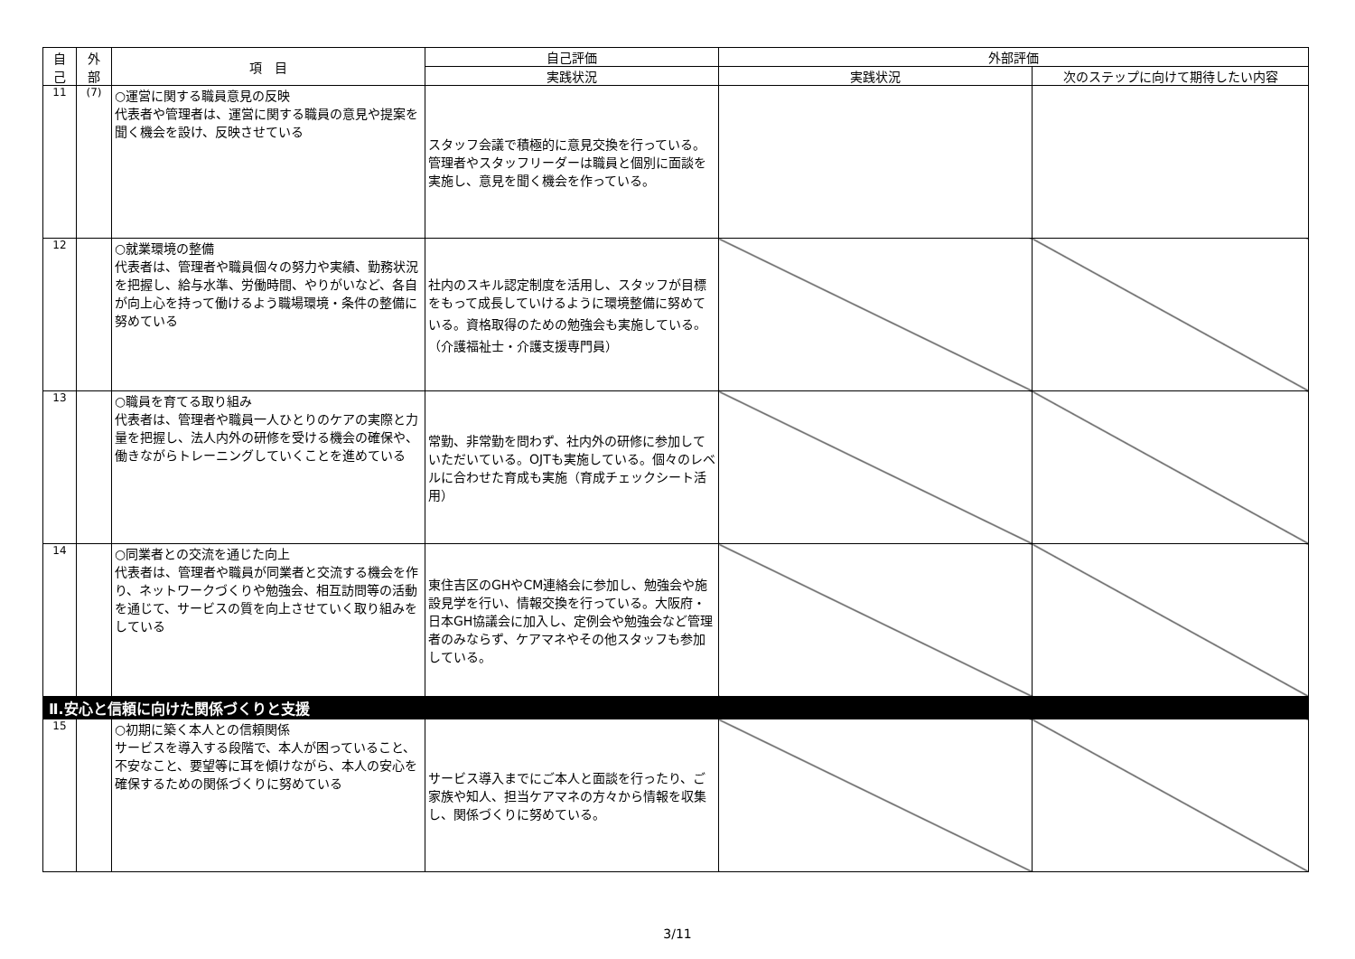| 自 己 | 外 部 | 項 目 | 自己評価 | 外部評価 | |
| --- | --- | --- | --- | --- | --- |
| | | | 実践状況 | 実践状況 | 次のステップに向けて期待したい内容 |
| 11 | (7) | ○運営に関する職員意見の反映 代表者や管理者は、運営に関する職員の意見や提案を聞く機会を設け、反映させている | スタッフ会議で積極的に意見交換を行っている。管理者やスタッフリーダーは職員と個別に面談を実施し、意見を聞く機会を作っている。 | | |
| 12 | | ○就業環境の整備 代表者は、管理者や職員個々の努力や実績、勤務状況を把握し、給与水準、労働時間、やりがいなど、各自が向上心を持って働けるよう職場環境・条件の整備に努めている | 社内のスキル認定制度を活用し、スタッフが目標をもって成長していけるように環境整備に努めている。資格取得のための勉強会も実施している。（介護福祉士・介護支援専門員） | | |
| 13 | | ○職員を育てる取り組み 代表者は、管理者や職員一人ひとりのケアの実際と力量を把握し、法人内外の研修を受ける機会の確保や、働きながらトレーニングしていくことを進めている | 常勤、非常勤を問わず、社内外の研修に参加していただいている。OJTも実施している。個々のレベルに合わせた育成も実施（育成チェックシート活用） | | |
| 14 | | ○同業者との交流を通じた向上 代表者は、管理者や職員が同業者と交流する機会を作り、ネットワークづくりや勉強会、相互訪問等の活動を通じて、サービスの質を向上させていく取り組みをしている | 東住吉区のGHやCM連絡会に参加し、勉強会や施設見学を行い、情報交換を行っている。大阪府・日本GH協議会に加入し、定例会や勉強会など管理者のみならず、ケアマネやその他スタッフも参加している。 | | |
| Ⅱ.安心と信頼に向けた関係づくりと支援 | | | | | |
| 15 | | ○初期に築く本人との信頼関係 サービスを導入する段階で、本人が困っていること、不安なこと、要望等に耳を傾けながら、本人の安心を確保するための関係づくりに努めている | サービス導入までにご本人と面談を行ったり、ご家族や知人、担当ケアマネの方々から情報を収集し、関係づくりに努めている。 | | |
3/11